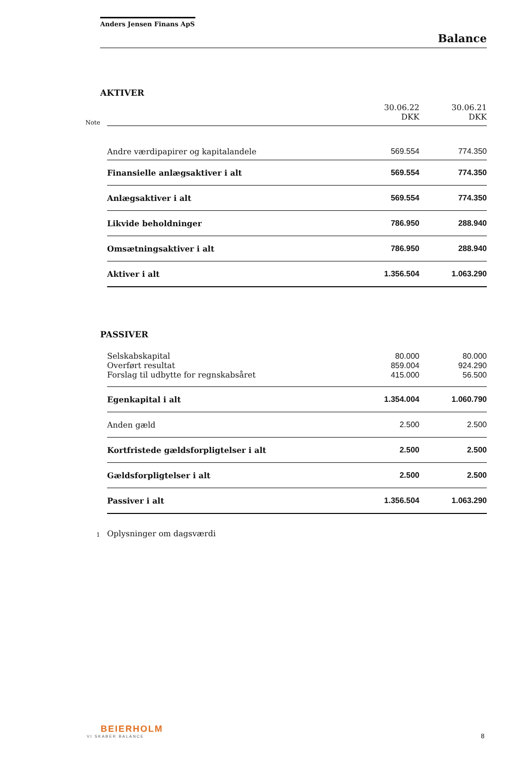Anders Jensen Finans ApS
Balance
AKTIVER
| Note | | 30.06.22 DKK | 30.06.21 DKK |
| | Andre værdipapirer og kapitalandele | 569.554 | 774.350 |
| | Finansielle anlægsaktiver i alt | 569.554 | 774.350 |
| | Anlægsaktiver i alt | 569.554 | 774.350 |
| | Likvide beholdninger | 786.950 | 288.940 |
| | Omsætningsaktiver i alt | 786.950 | 288.940 |
| | Aktiver i alt | 1.356.504 | 1.063.290 |
PASSIVER
| | Selskabskapital | 80.000 | 80.000 |
| | Overført resultat | 859.004 | 924.290 |
| | Forslag til udbytte for regnskabsåret | 415.000 | 56.500 |
| | Egenkapital i alt | 1.354.004 | 1.060.790 |
| | Anden gæld | 2.500 | 2.500 |
| | Kortfristede gældsforpligtelser i alt | 2.500 | 2.500 |
| | Gældsforpligtelser i alt | 2.500 | 2.500 |
| | Passiver i alt | 1.356.504 | 1.063.290 |
| 1 | Oplysninger om dagsværdi | | |
BEIERHOLM
VI SKABER BALANCE
8